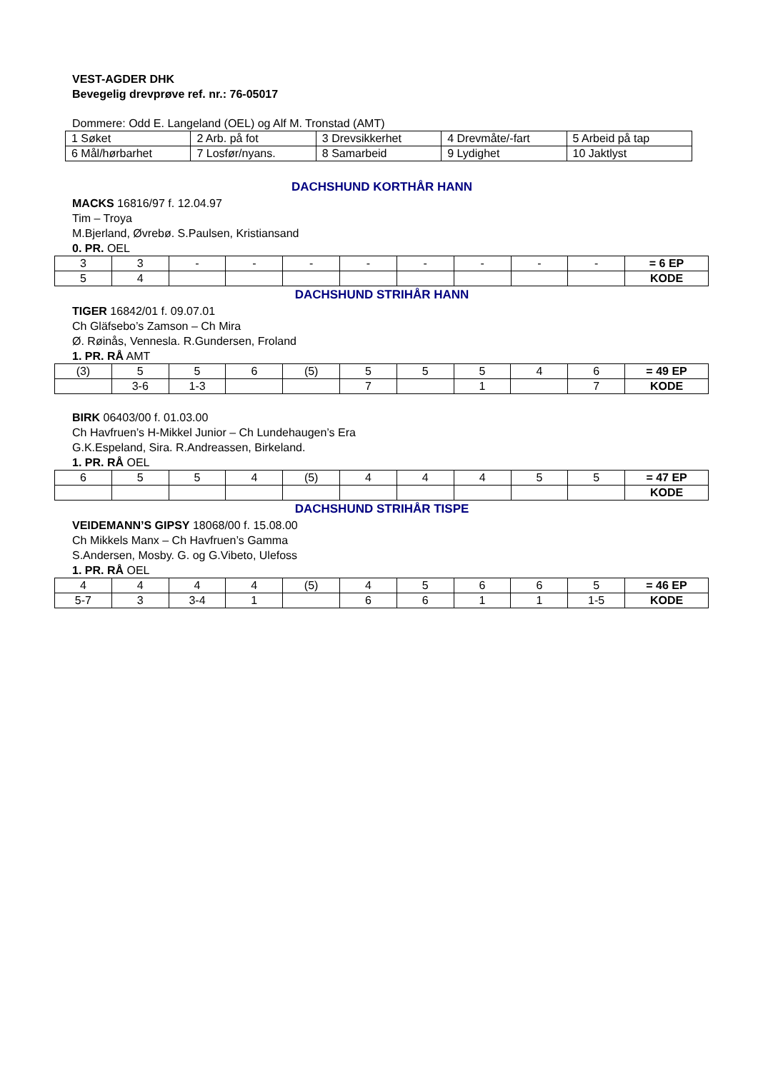VEST-AGDER DHK
Bevegelig drevprøve ref. nr.: 76-05017
Dommere: Odd E. Langeland (OEL) og Alf M. Tronstad (AMT)
| 1 Søket | 2 Arb. på fot | 3 Drevsikkerhet | 4 Drevmåte/-fart | 5 Arbeid på tap |
| 6 Mål/hørbarhet | 7 Losfør/nyans. | 8 Samarbeid | 9 Lydighet | 10 Jaktlyst |
DACHSHUND KORTHÅR HANN
MACKS 16816/97 f. 12.04.97
Tim – Troya
M.Bjerland, Øvrebø. S.Paulsen, Kristiansand
0. PR. OEL
| 3 | 3 | - | - | - | - | - | - | - | - | = 6 EP |
| 5 | 4 | | | | | | | | | KODE |
DACHSHUND STRIHÅR HANN
TIGER 16842/01 f. 09.07.01
Ch Gläfsebo’s Zamson – Ch Mira
Ø. Røinås, Vennesla. R.Gundersen, Froland
1. PR. RÅ AMT
| (3) | 5 | 5 | 6 | (5) | 5 | 5 | 5 | 4 | 6 | = 49 EP |
| | 3-6 | 1-3 | | | 7 | | 1 | | 7 | KODE |
BIRK 06403/00 f. 01.03.00
Ch Havfruen’s H-Mikkel Junior – Ch Lundehaugen’s Era
G.K.Espeland, Sira. R.Andreassen, Birkeland.
1. PR. RÅ OEL
| 6 | 5 | 5 | 4 | (5) | 4 | 4 | 4 | 5 | 5 | = 47 EP |
| | | | | | | | | | | KODE |
DACHSHUND STRIHÅR TISPE
VEIDEMANN’S GIPSY 18068/00 f. 15.08.00
Ch Mikkels Manx – Ch Havfruen’s Gamma
S.Andersen, Mosby. G. og G.Vibeto, Ulefoss
1. PR. RÅ OEL
| 4 | 4 | 4 | 4 | (5) | 4 | 5 | 6 | 6 | 5 | = 46 EP |
| 5-7 | 3 | 3-4 | 1 | | 6 | 6 | 1 | 1 | 1-5 | KODE |